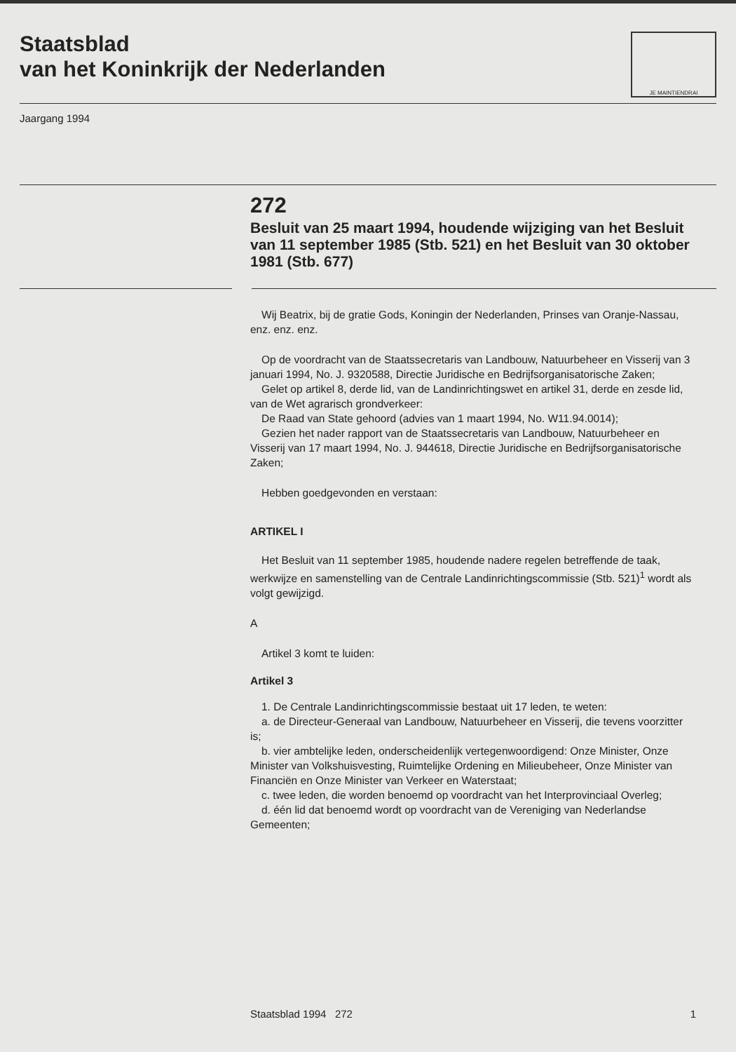Staatsblad
van het Koninkrijk der Nederlanden
JE MAINTIENDRAI
Jaargang 1994
272
Besluit van 25 maart 1994, houdende wijziging van het Besluit van 11 september 1985 (Stb. 521) en het Besluit van 30 oktober 1981 (Stb. 677)
Wij Beatrix, bij de gratie Gods, Koningin der Nederlanden, Prinses van Oranje-Nassau, enz. enz. enz.
Op de voordracht van de Staatssecretaris van Landbouw, Natuurbeheer en Visserij van 3 januari 1994, No. J. 9320588, Directie Juridische en Bedrijfsorganisatorische Zaken;
Gelet op artikel 8, derde lid, van de Landinrichtingswet en artikel 31, derde en zesde lid, van de Wet agrarisch grondverkeer:
De Raad van State gehoord (advies van 1 maart 1994, No. W11.94.0014);
Gezien het nader rapport van de Staatssecretaris van Landbouw, Natuurbeheer en Visserij van 17 maart 1994, No. J. 944618, Directie Juridische en Bedrijfsorganisatorische Zaken;
Hebben goedgevonden en verstaan:
ARTIKEL I
Het Besluit van 11 september 1985, houdende nadere regelen betreffende de taak, werkwijze en samenstelling van de Centrale Landinrichtingscommissie (Stb. 521)<sup>1</sup> wordt als volgt gewijzigd.
A
Artikel 3 komt te luiden:
Artikel 3
1. De Centrale Landinrichtingscommissie bestaat uit 17 leden, te weten:
a. de Directeur-Generaal van Landbouw, Natuurbeheer en Visserij, die tevens voorzitter is;
b. vier ambtelijke leden, onderscheidenlijk vertegenwoordigend: Onze Minister, Onze Minister van Volkshuisvesting, Ruimtelijke Ordening en Milieubeheer, Onze Minister van Financiën en Onze Minister van Verkeer en Waterstaat;
c. twee leden, die worden benoemd op voordracht van het Interprovinciaal Overleg;
d. één lid dat benoemd wordt op voordracht van de Vereniging van Nederlandse Gemeenten;
Staatsblad 1994 272 1